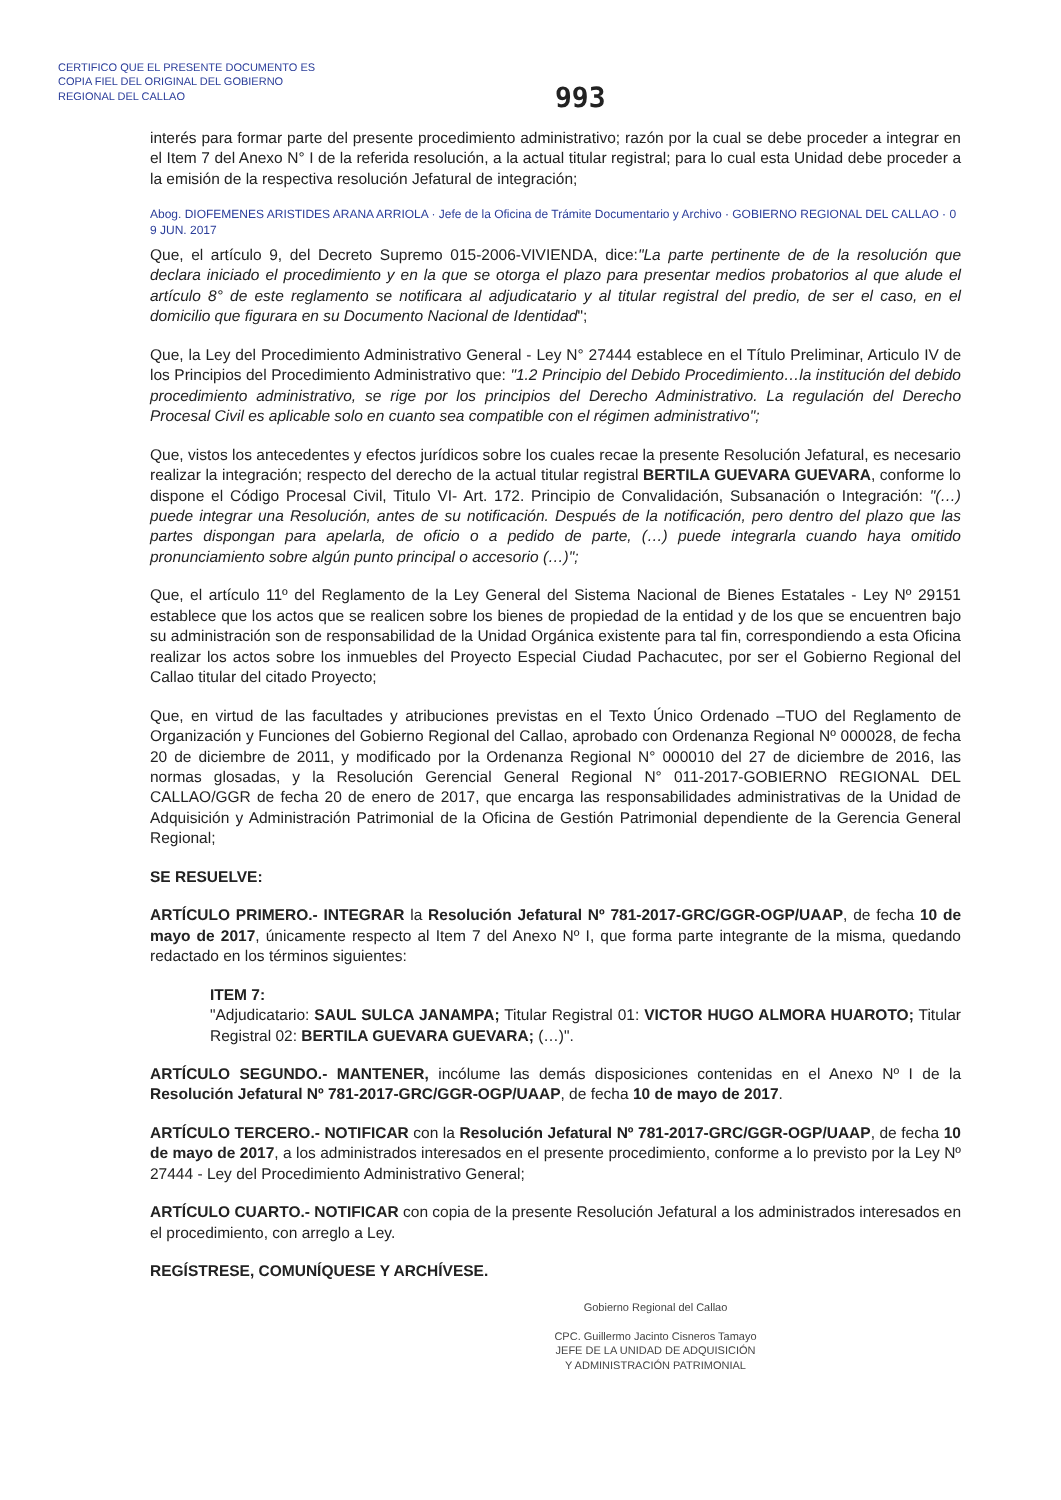CERTIFICO QUE EL PRESENTE DOCUMENTO ES
COPIA FIEL DEL ORIGINAL DEL GOBIERNO
REGIONAL DEL CALLAO
993
interés para formar parte del presente procedimiento administrativo; razón por la cual se debe proceder a integrar en el Item 7 del Anexo N° I de la referida resolución, a la actual titular registral; para lo cual esta Unidad debe proceder a la emisión de la respectiva resolución Jefatural de integración;
Abog. DIOFEMENES ARISTIDES ARANA ARRIOLA · Jefe de la Oficina de Trámite Documentario y Archivo · GOBIERNO REGIONAL DEL CALLAO · 0 9 JUN. 2017
Que, el artículo 9, del Decreto Supremo 015-2006-VIVIENDA, dice:"La parte pertinente de de la resolución que declara iniciado el procedimiento y en la que se otorga el plazo para presentar medios probatorios al que alude el artículo 8° de este reglamento se notificara al adjudicatario y al titular registral del predio, de ser el caso, en el domicilio que figurara en su Documento Nacional de Identidad";
Que, la Ley del Procedimiento Administrativo General - Ley N° 27444 establece en el Título Preliminar, Articulo IV de los Principios del Procedimiento Administrativo que: "1.2 Principio del Debido Procedimiento…la institución del debido procedimiento administrativo, se rige por los principios del Derecho Administrativo. La regulación del Derecho Procesal Civil es aplicable solo en cuanto sea compatible con el régimen administrativo";
Que, vistos los antecedentes y efectos jurídicos sobre los cuales recae la presente Resolución Jefatural, es necesario realizar la integración; respecto del derecho de la actual titular registral BERTILA GUEVARA GUEVARA, conforme lo dispone el Código Procesal Civil, Titulo VI- Art. 172. Principio de Convalidación, Subsanación o Integración: "(…) puede integrar una Resolución, antes de su notificación. Después de la notificación, pero dentro del plazo que las partes dispongan para apelarla, de oficio o a pedido de parte, (…) puede integrarla cuando haya omitido pronunciamiento sobre algún punto principal o accesorio (…)";
Que, el artículo 11º del Reglamento de la Ley General del Sistema Nacional de Bienes Estatales - Ley Nº 29151 establece que los actos que se realicen sobre los bienes de propiedad de la entidad y de los que se encuentren bajo su administración son de responsabilidad de la Unidad Orgánica existente para tal fin, correspondiendo a esta Oficina realizar los actos sobre los inmuebles del Proyecto Especial Ciudad Pachacutec, por ser el Gobierno Regional del Callao titular del citado Proyecto;
Que, en virtud de las facultades y atribuciones previstas en el Texto Único Ordenado –TUO del Reglamento de Organización y Funciones del Gobierno Regional del Callao, aprobado con Ordenanza Regional Nº 000028, de fecha 20 de diciembre de 2011, y modificado por la Ordenanza Regional N° 000010 del 27 de diciembre de 2016, las normas glosadas, y la Resolución Gerencial General Regional N° 011-2017-GOBIERNO REGIONAL DEL CALLAO/GGR de fecha 20 de enero de 2017, que encarga las responsabilidades administrativas de la Unidad de Adquisición y Administración Patrimonial de la Oficina de Gestión Patrimonial dependiente de la Gerencia General Regional;
SE RESUELVE:
ARTÍCULO PRIMERO.- INTEGRAR la Resolución Jefatural Nº 781-2017-GRC/GGR-OGP/UAAP, de fecha 10 de mayo de 2017, únicamente respecto al Item 7 del Anexo Nº I, que forma parte integrante de la misma, quedando redactado en los términos siguientes:
ITEM 7:
"Adjudicatario: SAUL SULCA JANAMPA; Titular Registral 01: VICTOR HUGO ALMORA HUAROTO; Titular Registral 02: BERTILA GUEVARA GUEVARA; (…)".
ARTÍCULO SEGUNDO.- MANTENER, incólume las demás disposiciones contenidas en el Anexo Nº I de la Resolución Jefatural Nº 781-2017-GRC/GGR-OGP/UAAP, de fecha 10 de mayo de 2017.
ARTÍCULO TERCERO.- NOTIFICAR con la Resolución Jefatural Nº 781-2017-GRC/GGR-OGP/UAAP, de fecha 10 de mayo de 2017, a los administrados interesados en el presente procedimiento, conforme a lo previsto por la Ley Nº 27444 - Ley del Procedimiento Administrativo General;
ARTÍCULO CUARTO.- NOTIFICAR con copia de la presente Resolución Jefatural a los administrados interesados en el procedimiento, con arreglo a Ley.
REGÍSTRESE, COMUNÍQUESE Y ARCHÍVESE.
Gobierno Regional del Callao
CPC. Guillermo Jacinto Cisneros Tamayo
JEFE DE LA UNIDAD DE ADQUISICIÓN
Y ADMINISTRACIÓN PATRIMONIAL